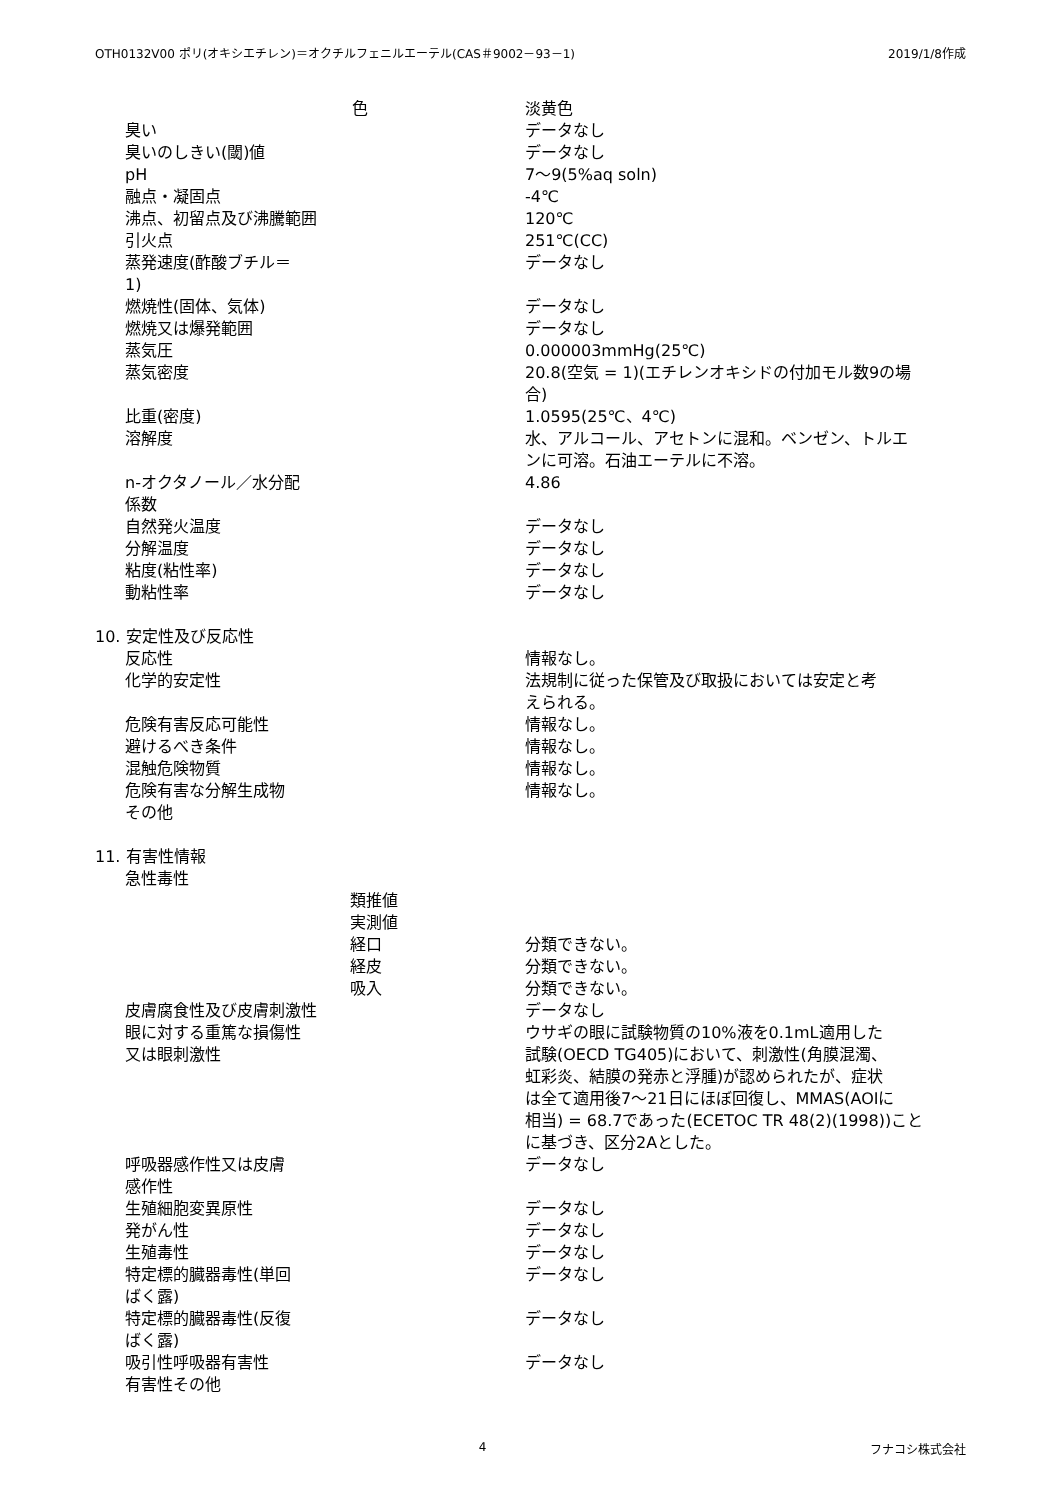OTH0132V00 ポリ(オキシエチレン)＝オクチルフェニルエーテル(CAS＃9002－93－1) 2019/1/8作成
| 色 | 淡黄色 |
| 臭い | データなし |
| 臭いのしきい(閾)値 | データなし |
| pH | 7～9(5%aq soln) |
| 融点・凝固点 | -4℃ |
| 沸点、初留点及び沸騰範囲 | 120℃ |
| 引火点 | 251℃(CC) |
| 蒸発速度(酢酸ブチル＝ 1) | データなし |
| 燃焼性(固体、気体) | データなし |
| 燃焼又は爆発範囲 | データなし |
| 蒸気圧 | 0.000003mmHg(25℃) |
| 蒸気密度 | 20.8(空気 = 1)(エチレンオキシドの付加モル数9の場 合) |
| 比重(密度) | 1.0595(25℃、4℃) |
| 溶解度 | 水、アルコール、アセトンに混和。ベンゼン、トルエ ンに可溶。石油エーテルに不溶。 |
| n-オクタノール／水分配 係数 | 4.86 |
| 自然発火温度 | データなし |
| 分解温度 | データなし |
| 粘度(粘性率) | データなし |
| 動粘性率 | データなし |
| 10. 安定性及び反応性 | |
| 反応性 | 情報なし。 |
| 化学的安定性 | 法規制に従った保管及び取扱においては安定と考 えられる。 |
| 危険有害反応可能性 | 情報なし。 |
| 避けるべき条件 | 情報なし。 |
| 混触危険物質 | 情報なし。 |
| 危険有害な分解生成物 | 情報なし。 |
| その他 | |
| 11. 有害性情報 | |
| 急性毒性 | |
| 類推値 | |
| 実測値 | |
| 経口 | 分類できない。 |
| 経皮 | 分類できない。 |
| 吸入 | 分類できない。 |
| 皮膚腐食性及び皮膚刺激性 | データなし |
| 眼に対する重篤な損傷性 又は眼刺激性 | ウサギの眼に試験物質の10%液を0.1mL適用した 試験(OECD TG405)において、刺激性(角膜混濁、 虹彩炎、結膜の発赤と浮腫)が認められたが、症状 は全て適用後7～21日にほぼ回復し、MMAS(AOIに 相当) = 68.7であった(ECETOC TR 48(2)(1998))こと に基づき、区分2Aとした。 |
| 呼吸器感作性又は皮膚 感作性 | データなし |
| 生殖細胞変異原性 | データなし |
| 発がん性 | データなし |
| 生殖毒性 | データなし |
| 特定標的臓器毒性(単回 ばく露) | データなし |
| 特定標的臓器毒性(反復 ばく露) | データなし |
| 吸引性呼吸器有害性 | データなし |
| 有害性その他 | |
4 フナコシ株式会社